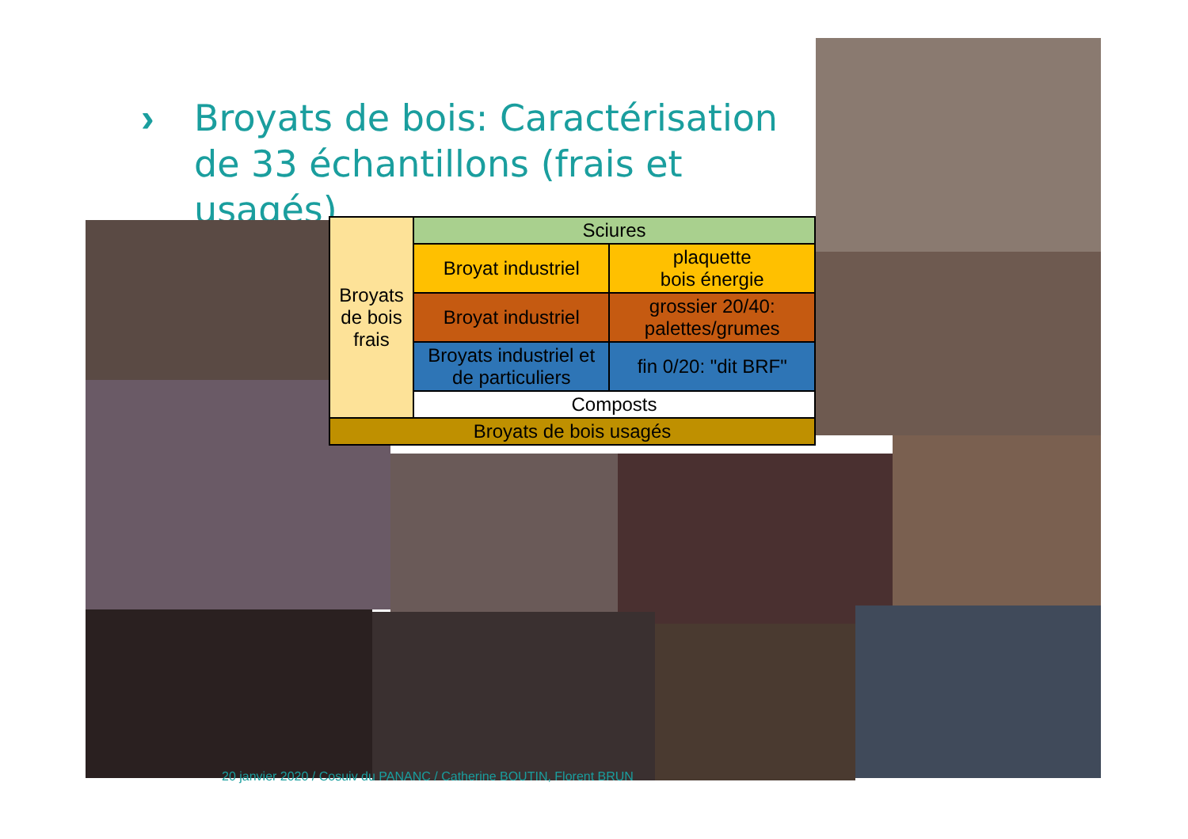›
Broyats de bois: Caractérisation de 33 échantillons (frais et usagés)
| Broyats de bois frais | Sciures | |
| | Broyat industriel | plaquette bois énergie |
| | Broyat industriel | grossier 20/40: palettes/grumes |
| | Broyats industriel et de particuliers | fin 0/20: "dit BRF" |
| | Composts | |
| Broyats de bois usagés | | |
20 janvier 2020 / Cosuiv du PANANC / Catherine BOUTIN, Florent BRUN